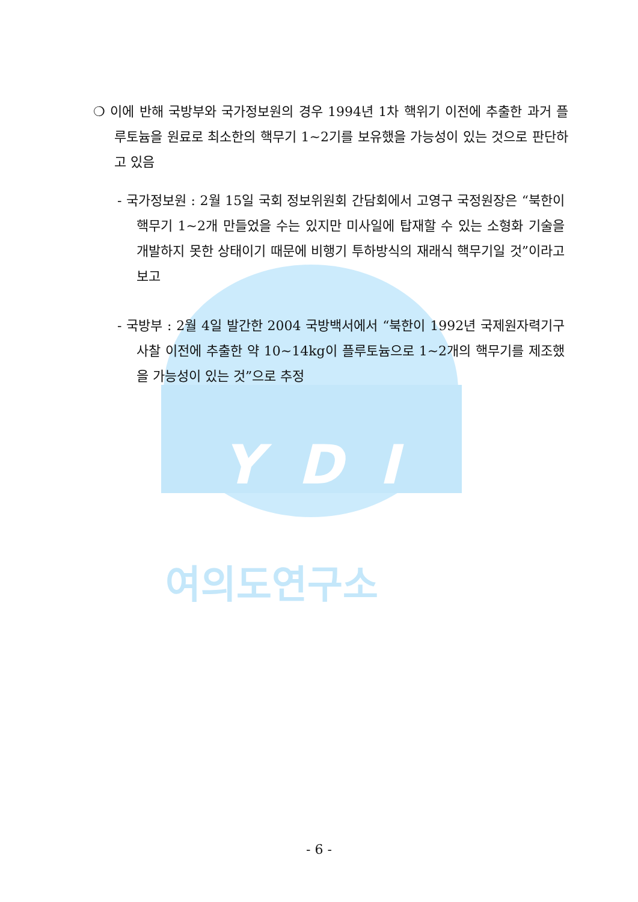YDI
여의도연구소
❍ 이에 반해 국방부와 국가정보원의 경우 1994년 1차 핵위기 이전에 추출한 과거 플루토늄을 원료로 최소한의 핵무기 1~2기를 보유했을 가능성이 있는 것으로 판단하고 있음
- 국가정보원 : 2월 15일 국회 정보위원회 간담회에서 고영구 국정원장은 “북한이 핵무기 1~2개 만들었을 수는 있지만 미사일에 탑재할 수 있는 소형화 기술을 개발하지 못한 상태이기 때문에 비행기 투하방식의 재래식 핵무기일 것”이라고 보고
- 국방부 : 2월 4일 발간한 2004 국방백서에서 “북한이 1992년 국제원자력기구 사찰 이전에 추출한 약 10~14kg이 플루토늄으로 1~2개의 핵무기를 제조했을 가능성이 있는 것”으로 추정
- 6 -